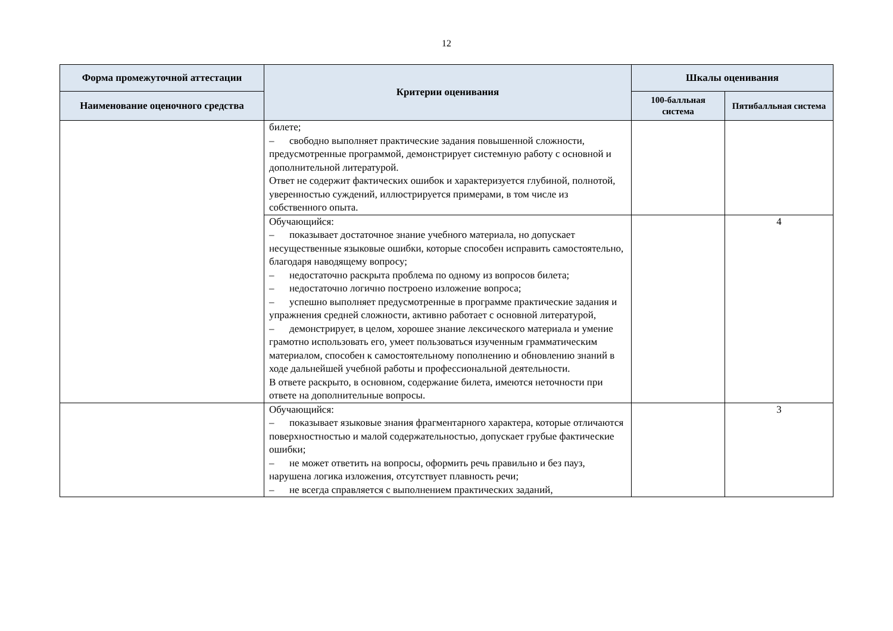12
| Форма промежуточной аттестации | Критерии оценивания | Шкалы оценивания | |
| --- | --- | --- | --- |
| Наименование оценочного средства | | 100-балльная система | Пятибалльная система |
| | билете; – свободно выполняет практические задания повышенной сложности, предусмотренные программой, демонстрирует системную работу с основной и дополнительной литературой. Ответ не содержит фактических ошибок и характеризуется глубиной, полнотой, уверенностью суждений, иллюстрируется примерами, в том числе из собственного опыта. | | |
| | Обучающийся: – показывает достаточное знание учебного материала, но допускает несущественные языковые ошибки, которые способен исправить самостоятельно, благодаря наводящему вопросу; – недостаточно раскрыта проблема по одному из вопросов билета; – недостаточно логично построено изложение вопроса; – успешно выполняет предусмотренные в программе практические задания и упражнения средней сложности, активно работает с основной литературой, – демонстрирует, в целом, хорошее знание лексического материала и умение грамотно использовать его, умеет пользоваться изученным грамматическим материалом, способен к самостоятельному пополнению и обновлению знаний в ходе дальнейшей учебной работы и профессиональной деятельности. В ответе раскрыто, в основном, содержание билета, имеются неточности при ответе на дополнительные вопросы. | | 4 |
| | Обучающийся: – показывает языковые знания фрагментарного характера, которые отличаются поверхностностью и малой содержательностью, допускает грубые фактические ошибки; – не может ответить на вопросы, оформить речь правильно и без пауз, нарушена логика изложения, отсутствует плавность речи; – не всегда справляется с выполнением практических заданий, | | 3 |